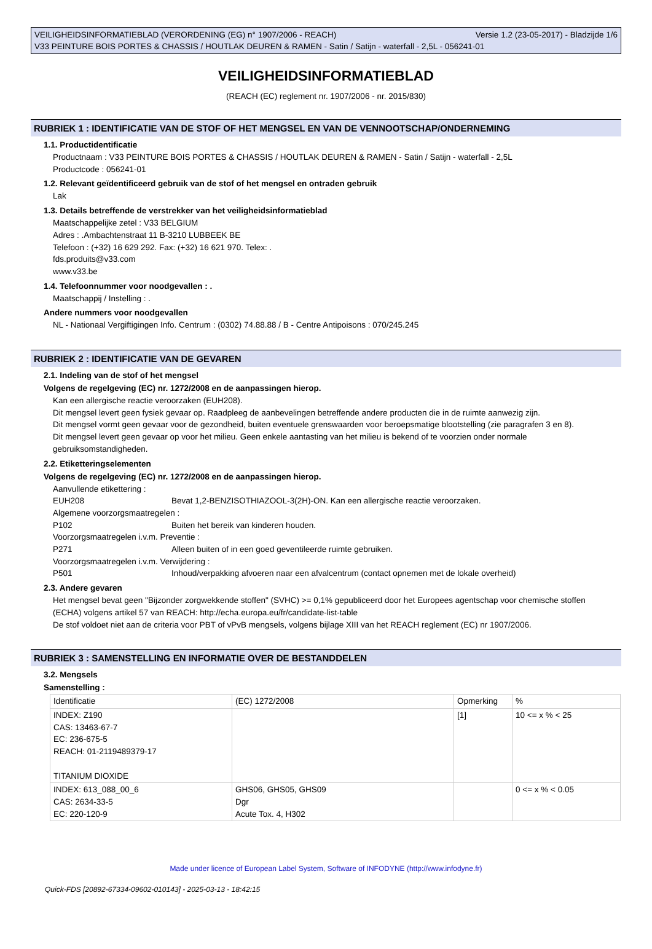VEILIGHEIDSINFORMATIEBLAD (VERORDENING (EG) n° 1907/2006 - REACH) Versie 1.2 (23-05-2017) - Bladzijde 1/6
V33 PEINTURE BOIS PORTES & CHASSIS / HOUTLAK DEUREN & RAMEN - Satin / Satijn - waterfall - 2,5L - 056241-01
VEILIGHEIDSINFORMATIEBLAD
(REACH (EC) reglement nr. 1907/2006 - nr. 2015/830)
RUBRIEK 1 : IDENTIFICATIE VAN DE STOF OF HET MENGSEL EN VAN DE VENNOOTSCHAP/ONDERNEMING
1.1. Productidentificatie
Productnaam : V33 PEINTURE BOIS PORTES & CHASSIS / HOUTLAK DEUREN & RAMEN - Satin / Satijn - waterfall - 2,5L
Productcode : 056241-01
1.2. Relevant geïdentificeerd gebruik van de stof of het mengsel en ontraden gebruik
Lak
1.3. Details betreffende de verstrekker van het veiligheidsinformatieblad
Maatschappelijke zetel : V33 BELGIUM
Adres : .Ambachtenstraat 11 B-3210 LUBBEEK BE
Telefoon : (+32) 16 629 292. Fax: (+32) 16 621 970. Telex: .
fds.produits@v33.com
www.v33.be
1.4. Telefoonnummer voor noodgevallen : .
Maatschappij / Instelling : .
Andere nummers voor noodgevallen
NL - Nationaal Vergiftigingen Info. Centrum : (0302) 74.88.88 / B - Centre Antipoisons : 070/245.245
RUBRIEK 2 : IDENTIFICATIE VAN DE GEVAREN
2.1. Indeling van de stof of het mengsel
Volgens de regelgeving (EC) nr. 1272/2008 en de aanpassingen hierop.
Kan een allergische reactie veroorzaken (EUH208).
Dit mengsel levert geen fysiek gevaar op. Raadpleeg de aanbevelingen betreffende andere producten die in de ruimte aanwezig zijn.
Dit mengsel vormt geen gevaar voor de gezondheid, buiten eventuele grenswaarden voor beroepsmatige blootstelling (zie paragrafen 3 en 8).
Dit mengsel levert geen gevaar op voor het milieu. Geen enkele aantasting van het milieu is bekend of te voorzien onder normale gebruiksomstandigheden.
2.2. Etiketteringselementen
Volgens de regelgeving (EC) nr. 1272/2008 en de aanpassingen hierop.
Aanvullende etikettering :
EUH208 Bevat 1,2-BENZISOTHIAZOOL-3(2H)-ON. Kan een allergische reactie veroorzaken.
Algemene voorzorgsmaatregelen :
P102 Buiten het bereik van kinderen houden.
Voorzorgsmaatregelen i.v.m. Preventie :
P271 Alleen buiten of in een goed geventileerde ruimte gebruiken.
Voorzorgsmaatregelen i.v.m. Verwijdering :
P501 Inhoud/verpakking afvoeren naar een afvalcentrum (contact opnemen met de lokale overheid)
2.3. Andere gevaren
Het mengsel bevat geen "Bijzonder zorgwekkende stoffen" (SVHC) >= 0,1% gepubliceerd door het Europees agentschap voor chemische stoffen (ECHA) volgens artikel 57 van REACH: http://echa.europa.eu/fr/candidate-list-table
De stof voldoet niet aan de criteria voor PBT of vPvB mengsels, volgens bijlage XIII van het REACH reglement (EC) nr 1907/2006.
RUBRIEK 3 : SAMENSTELLING EN INFORMATIE OVER DE BESTANDDELEN
3.2. Mengsels
Samenstelling :
| Identificatie | (EC) 1272/2008 | Opmerking | % |
| INDEX: Z190 CAS: 13463-67-7 EC: 236-675-5 REACH: 01-2119489379-17 TITANIUM DIOXIDE | | [1] | 10 <= x % < 25 |
| INDEX: 613_088_00_6 CAS: 2634-33-5 EC: 220-120-9 | GHS06, GHS05, GHS09 Dgr Acute Tox. 4, H302 | | 0 <= x % < 0.05 |
Made under licence of European Label System, Software of INFODYNE (http://www.infodyne.fr)
Quick-FDS [20892-67334-09602-010143] - 2025-03-13 - 18:42:15